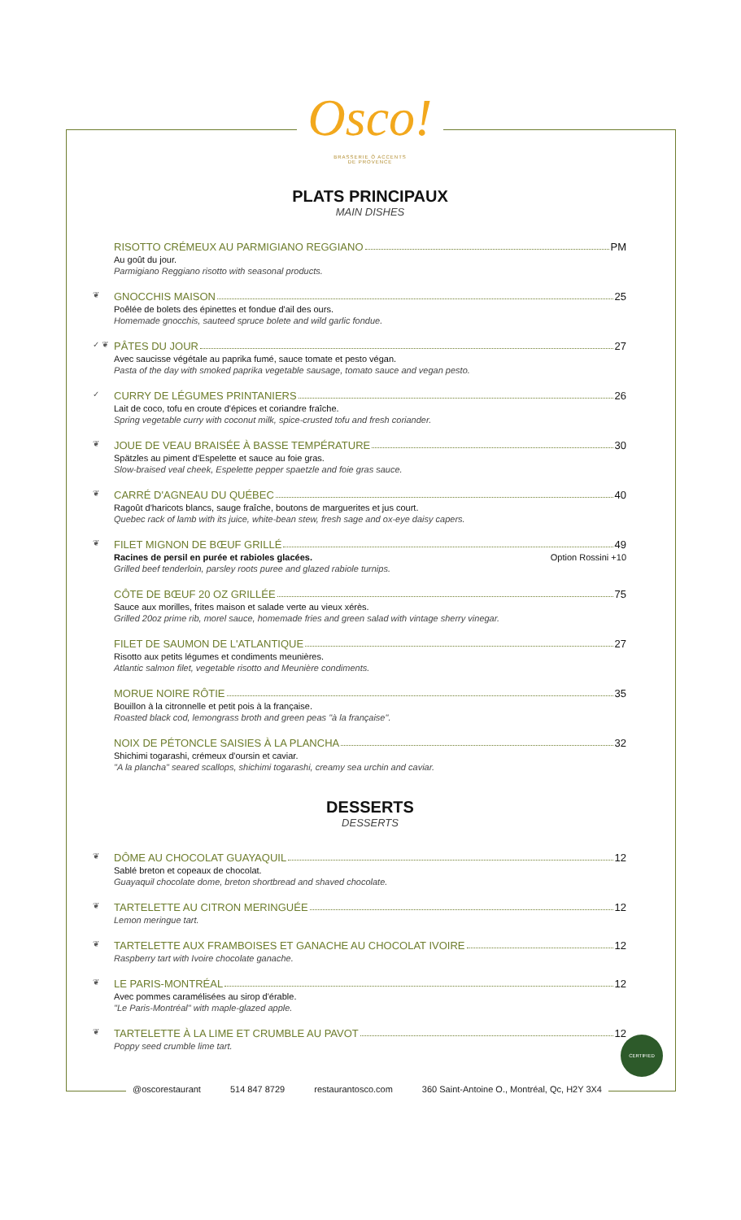Osco!
BRASSERIE Ô ACCENTS
DE PROVENCE
PLATS PRINCIPAUX
MAIN DISHES
RISOTTO CRÉMEUX AU PARMIGIANO REGGIANO PM
Au goût du jour.
Parmigiano Reggiano risotto with seasonal products.
❦
GNOCCHIS MAISON 25
Poêlée de bolets des épinettes et fondue d'ail des ours.
Homemade gnocchis, sauteed spruce bolete and wild garlic fondue.
✓ ❦
PÂTES DU JOUR 27
Avec saucisse végétale au paprika fumé, sauce tomate et pesto végan.
Pasta of the day with smoked paprika vegetable sausage, tomato sauce and vegan pesto.
✓
CURRY DE LÉGUMES PRINTANIERS 26
Lait de coco, tofu en croute d'épices et coriandre fraîche.
Spring vegetable curry with coconut milk, spice-crusted tofu and fresh coriander.
❦
JOUE DE VEAU BRAISÉE À BASSE TEMPÉRATURE 30
Spätzles au piment d'Espelette et sauce au foie gras.
Slow-braised veal cheek, Espelette pepper spaetzle and foie gras sauce.
❦
CARRÉ D'AGNEAU DU QUÉBEC 40
Ragoût d'haricots blancs, sauge fraîche, boutons de marguerites et jus court.
Quebec rack of lamb with its juice, white-bean stew, fresh sage and ox-eye daisy capers.
❦
FILET MIGNON DE BŒUF GRILLÉ 49
Racines de persil en purée et rabioles glacées. Option Rossini +10
Grilled beef tenderloin, parsley roots puree and glazed rabiole turnips.
CÔTE DE BŒUF 20 OZ GRILLÉE 75
Sauce aux morilles, frites maison et salade verte au vieux xérès.
Grilled 20oz prime rib, morel sauce, homemade fries and green salad with vintage sherry vinegar.
FILET DE SAUMON DE L'ATLANTIQUE 27
Risotto aux petits légumes et condiments meunières.
Atlantic salmon filet, vegetable risotto and Meunière condiments.
MORUE NOIRE RÔTIE 35
Bouillon à la citronnelle et petit pois à la française.
Roasted black cod, lemongrass broth and green peas "à la française".
NOIX DE PÉTONCLE SAISIES À LA PLANCHA 32
Shichimi togarashi, crémeux d'oursin et caviar.
"A la plancha" seared scallops, shichimi togarashi, creamy sea urchin and caviar.
DESSERTS
DESSERTS
❦
DÔME AU CHOCOLAT GUAYAQUIL 12
Sablé breton et copeaux de chocolat.
Guayaquil chocolate dome, breton shortbread and shaved chocolate.
❦
TARTELETTE AU CITRON MERINGUÉE 12
Lemon meringue tart.
❦
TARTELETTE AUX FRAMBOISES ET GANACHE AU CHOCOLAT IVOIRE 12
Raspberry tart with Ivoire chocolate ganache.
❦
LE PARIS-MONTRÉAL 12
Avec pommes caramélisées au sirop d'érable.
"Le Paris-Montréal" with maple-glazed apple.
❦
TARTELETTE À LA LIME ET CRUMBLE AU PAVOT 12
Poppy seed crumble lime tart.
CERTIFIED
@oscorestaurant 514 847 8729 restaurantosco.com 360 Saint-Antoine O., Montréal, Qc, H2Y 3X4